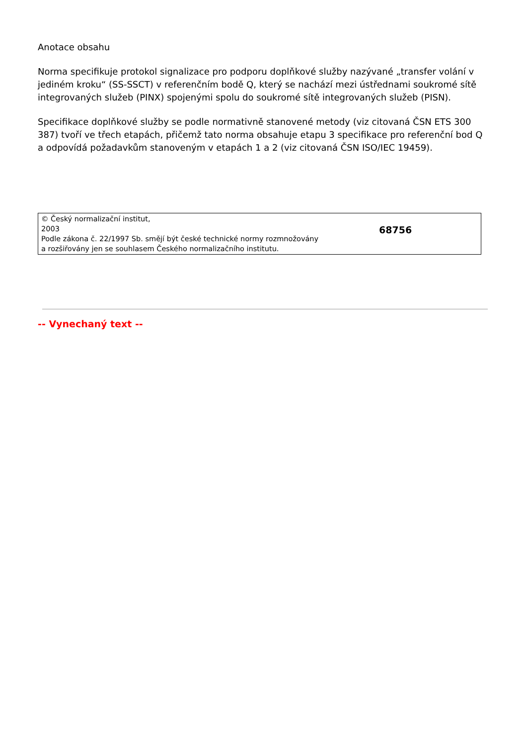Anotace obsahu
Norma specifikuje protokol signalizace pro podporu doplňkové služby nazývané „transfer volání v jediném kroku“ (SS-SSCT) v referenčním bodě Q, který se nachází mezi ústřednami soukromé sítě integrovaných služeb (PINX) spojenými spolu do soukromé sítě integrovaných služeb (PISN).
Specifikace doplňkové služby se podle normativně stanovené metody (viz citovaná ČSN ETS 300 387) tvoří ve třech etapách, přičemž tato norma obsahuje etapu 3 specifikace pro referenční bod Q a odpovídá požadavkům stanoveným v etapách 1 a 2 (viz citovaná ČSN ISO/IEC 19459).
© Český normalizační institut,
2003
Podle zákona č. 22/1997 Sb. smějí být české technické normy rozmnožovány
a rozšiřovány jen se souhlasem Českého normalizačního institutu.
68756
-- Vynechaný text --